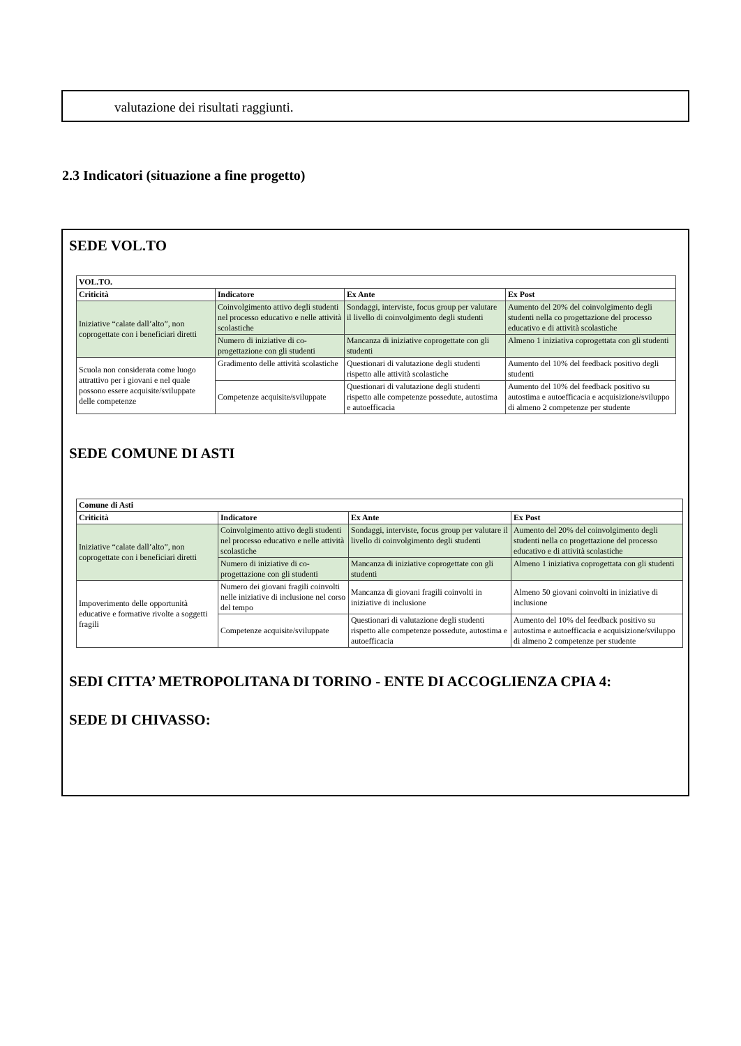valutazione dei risultati raggiunti.
2.3 Indicatori (situazione a fine progetto)
SEDE VOL.TO
| VOL.TO. | | | |
| --- | --- | --- | --- |
| Criticità | Indicatore | Ex Ante | Ex Post |
| Iniziative “calate dall’alto”, non coprogettate con i beneficiari diretti | Coinvolgimento attivo degli studenti nel processo educativo e nelle attività scolastiche | Sondaggi, interviste, focus group per valutare il livello di coinvolgimento degli studenti | Aumento del 20% del coinvolgimento degli studenti nella co progettazione del processo educativo e di attività scolastiche |
| | Numero di iniziative di co-progettazione con gli studenti | Mancanza di iniziative coprogettate con gli studenti | Almeno 1 iniziativa coprogettata con gli studenti |
| Scuola non considerata come luogo attrattivo per i giovani e nel quale possono essere acquisite/sviluppate delle competenze | Gradimento delle attività scolastiche | Questionari di valutazione degli studenti rispetto alle attività scolastiche | Aumento del 10% del feedback positivo degli studenti |
| | Competenze acquisite/sviluppate | Questionari di valutazione degli studenti rispetto alle competenze possedute, autostima e autoefficacia | Aumento del 10% del feedback positivo su autostima e autoefficacia e acquisizione/sviluppo di almeno 2 competenze per studente |
SEDE COMUNE DI ASTI
| Comune di Asti | | | |
| --- | --- | --- | --- |
| Criticità | Indicatore | Ex Ante | Ex Post |
| Iniziative “calate dall’alto”, non coprogettate con i beneficiari diretti | Coinvolgimento attivo degli studenti nel processo educativo e nelle attività scolastiche | Sondaggi, interviste, focus group per valutare il livello di coinvolgimento degli studenti | Aumento del 20% del coinvolgimento degli studenti nella co progettazione del processo educativo e di attività scolastiche |
| | Numero di iniziative di co-progettazione con gli studenti | Mancanza di iniziative coprogettate con gli studenti | Almeno 1 iniziativa coprogettata con gli studenti |
| Impoverimento delle opportunità educative e formative rivolte a soggetti fragili | Numero dei giovani fragili coinvolti nelle iniziative di inclusione nel corso del tempo | Mancanza di giovani fragili coinvolti in iniziative di inclusione | Almeno 50 giovani coinvolti in iniziative di inclusione |
| | Competenze acquisite/sviluppate | Questionari di valutazione degli studenti rispetto alle competenze possedute, autostima e autoefficacia | Aumento del 10% del feedback positivo su autostima e autoefficacia e acquisizione/sviluppo di almeno 2 competenze per studente |
SEDI CITTA’ METROPOLITANA DI TORINO - ENTE DI ACCOGLIENZA CPIA 4:
SEDE DI CHIVASSO: